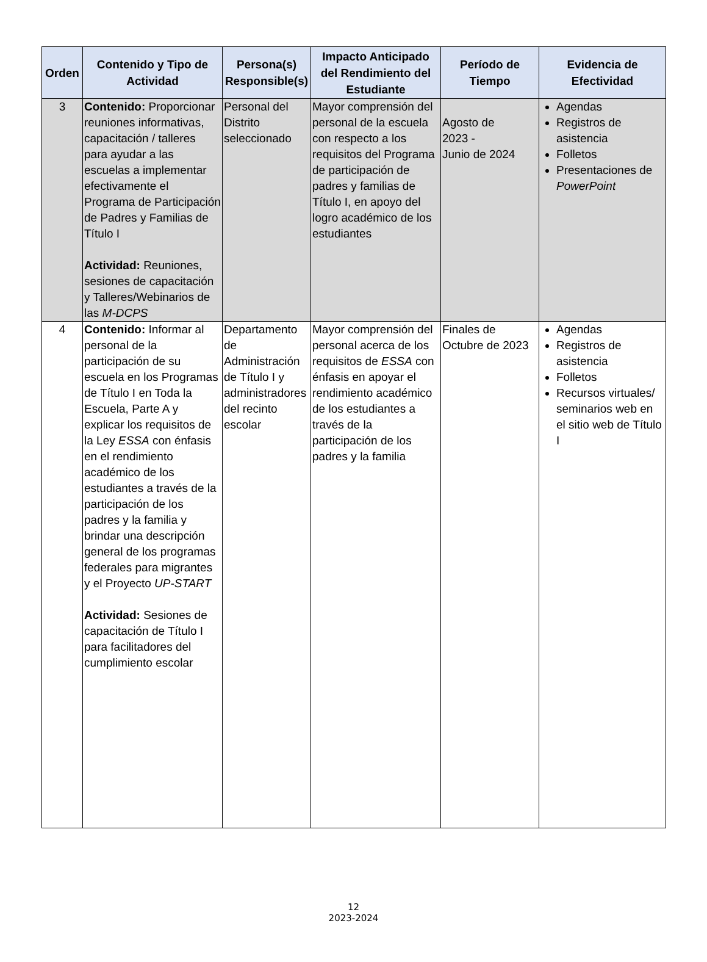| Orden | Contenido y Tipo de Actividad | Persona(s) Responsible(s) | Impacto Anticipado del Rendimiento del Estudiante | Período de Tiempo | Evidencia de Efectividad |
| --- | --- | --- | --- | --- | --- |
| 3 | Contenido: Proporcionar reuniones informativas, capacitación / talleres para ayudar a las escuelas a implementar efectivamente el Programa de Participación de Padres y Familias de Título I Actividad: Reuniones, sesiones de capacitación y Talleres/Webinarios de las M-DCPS | Personal del Distrito seleccionado | Mayor comprensión del personal de la escuela con respecto a los requisitos del Programa de participación de padres y familias de Título I, en apoyo del logro académico de los estudiantes | Agosto de 2023 - Junio de 2024 | Agendas Registros de asistencia Folletos Presentaciones de PowerPoint |
| 4 | Contenido: Informar al personal de la participación de su escuela en los Programas de Título I en Toda la Escuela, Parte A y explicar los requisitos de la Ley ESSA con énfasis en el rendimiento académico de los estudiantes a través de la participación de los padres y la familia y brindar una descripción general de los programas federales para migrantes y el Proyecto UP-START Actividad: Sesiones de capacitación de Título I para facilitadores del cumplimiento escolar | Departamento de Administración de Título I y administradores del recinto escolar | Mayor comprensión del personal acerca de los requisitos de ESSA con énfasis en apoyar el rendimiento académico de los estudiantes a través de la participación de los padres y la familia | Finales de Octubre de 2023 | Agendas Registros de asistencia Folletos Recursos virtuales/ seminarios web en el sitio web de Título I |
12
2023-2024